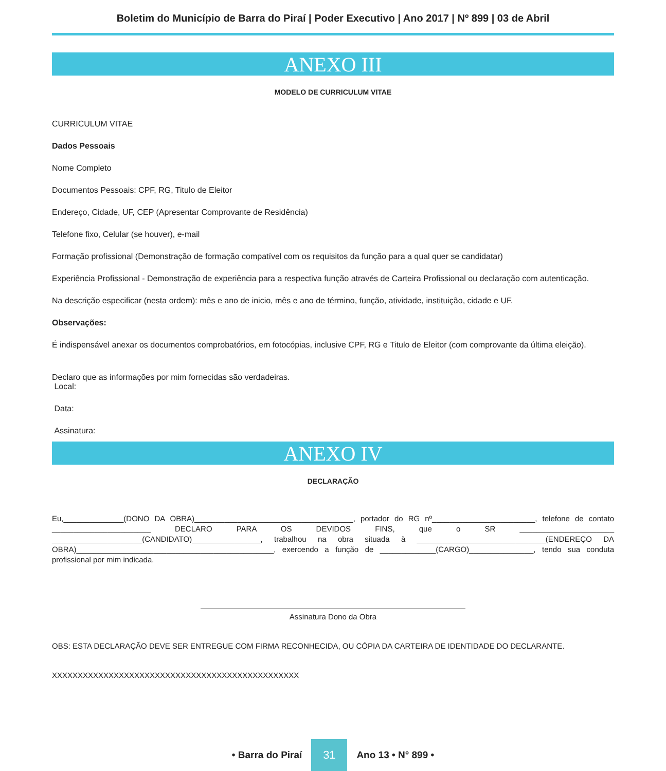Boletim do Município de Barra do Piraí | Poder Executivo | Ano 2017 | Nº 899 | 03 de Abril
ANEXO III
MODELO DE CURRICULUM VITAE
CURRICULUM VITAE
Dados Pessoais
Nome Completo
Documentos Pessoais: CPF, RG, Titulo de Eleitor
Endereço, Cidade, UF, CEP (Apresentar Comprovante de Residência)
Telefone fixo, Celular (se houver), e-mail
Formação profissional (Demonstração de formação compatível com os requisitos da função para a qual quer se candidatar)
Experiência Profissional - Demonstração de experiência para a respectiva função através de Carteira Profissional ou declaração com autenticação.
Na descrição especificar (nesta ordem): mês e ano de inicio, mês e ano de término, função, atividade, instituição, cidade e UF.
Observações:
É indispensável anexar os documentos comprobatórios, em fotocópias, inclusive CPF, RG e Titulo de Eleitor (com comprovante da última eleição).
Declaro que as informações por mim fornecidas são verdadeiras.
Local:
Data:
Assinatura:
ANEXO IV
DECLARAÇÃO
Eu,______________(DONO DA OBRA)_____________________________________, portador do RG nº________________________, telefone de contato _______________________ DECLARO PARA OS DEVIDOS FINS, que o SR ______________________ _____________________(CANDIDATO)________________, trabalhou na obra situada à ______________________________(ENDEREÇO DA OBRA)______________________________________________, exercendo a função de _____________(CARGO)_______________, tendo sua conduta profissional por mim indicada.
Assinatura Dono da Obra
OBS: ESTA DECLARAÇÃO DEVE SER ENTREGUE COM FIRMA RECONHECIDA, OU CÓPIA DA CARTEIRA DE IDENTIDADE DO DECLARANTE.
XXXXXXXXXXXXXXXXXXXXXXXXXXXXXXXXXXXXXXXXXXXXXXXX
• Barra do Piraí 31 Ano 13 • N° 899 •